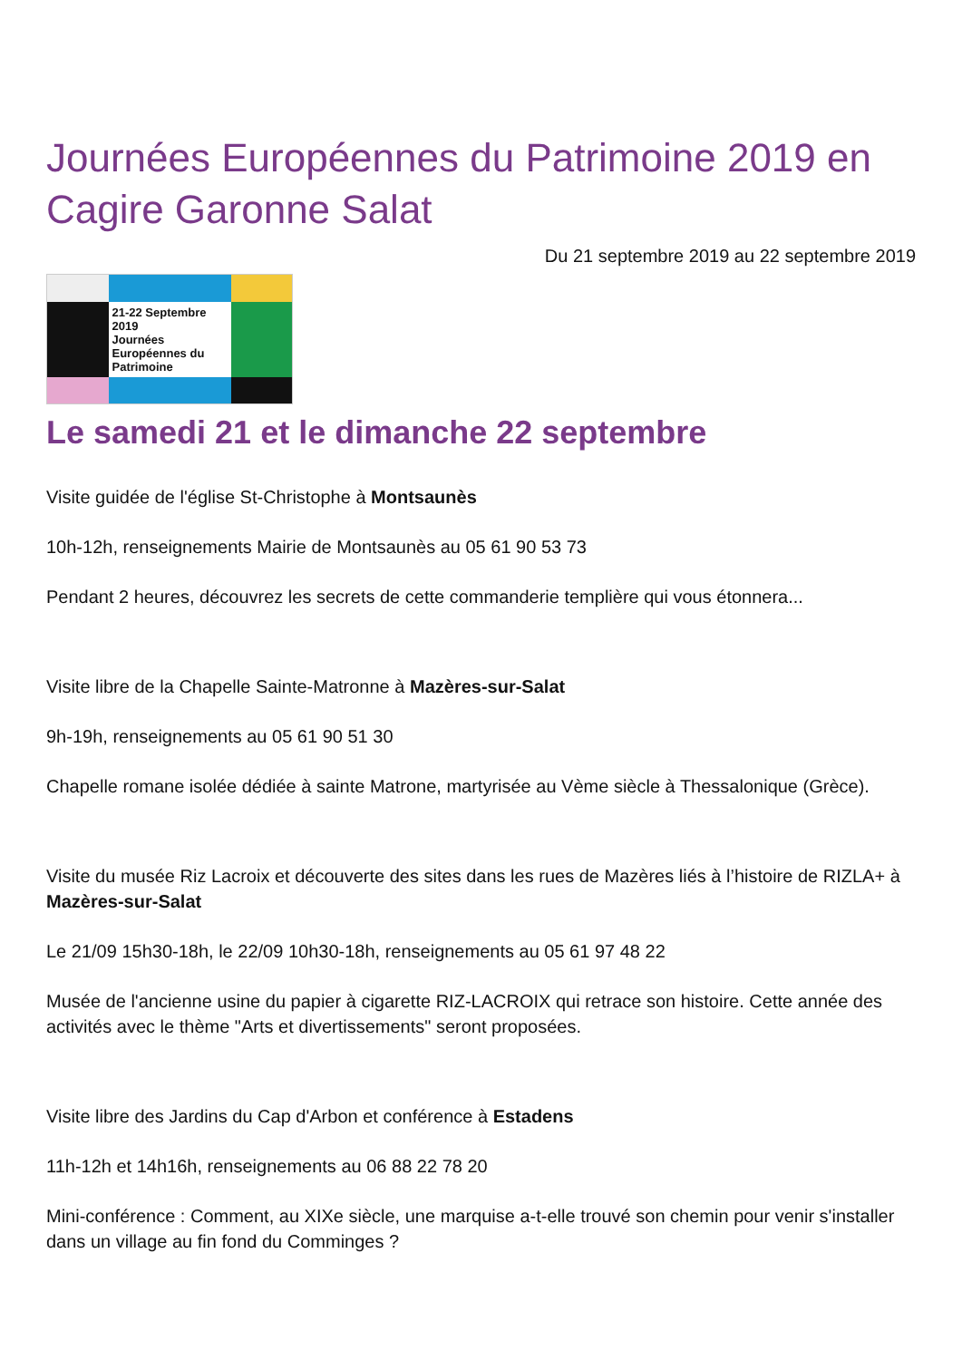Journées Européennes du Patrimoine 2019 en Cagire Garonne Salat
Du 21 septembre 2019 au 22 septembre 2019
21-22 Septembre 2019
Journées Européennes du Patrimoine
Le samedi 21 et le dimanche 22 septembre
Visite guidée de l'église St-Christophe à Montsaunès
10h-12h, renseignements Mairie de Montsaunès au 05 61 90 53 73
Pendant 2 heures, découvrez les secrets de cette commanderie templière qui vous étonnera...
Visite libre de la Chapelle Sainte-Matronne à Mazères-sur-Salat
9h-19h, renseignements au 05 61 90 51 30
Chapelle romane isolée dédiée à sainte Matrone, martyrisée au Vème siècle à Thessalonique (Grèce).
Visite du musée Riz Lacroix et découverte des sites dans les rues de Mazères liés à l’histoire de RIZLA+ à Mazères-sur-Salat
Le 21/09 15h30-18h, le 22/09 10h30-18h, renseignements au 05 61 97 48 22
Musée de l'ancienne usine du papier à cigarette RIZ-LACROIX qui retrace son histoire. Cette année des activités avec le thème "Arts et divertissements" seront proposées.
Visite libre des Jardins du Cap d'Arbon et conférence à Estadens
11h-12h et 14h16h, renseignements au 06 88 22 78 20
Mini-conférence : Comment, au XIXe siècle, une marquise a-t-elle trouvé son chemin pour venir s'installer dans un village au fin fond du Comminges ?